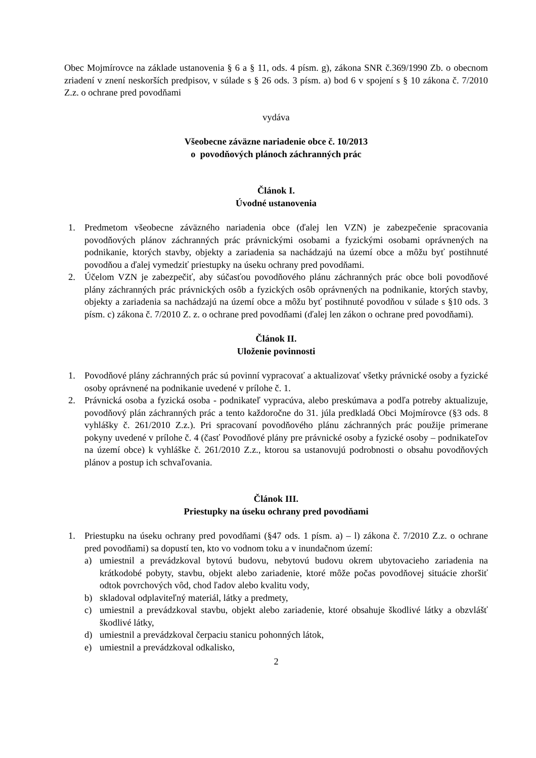Obec Mojmírovce na základe ustanovenia § 6 a § 11, ods. 4 písm. g), zákona SNR č.369/1990 Zb. o obecnom zriadení v znení neskorších predpisov, v súlade s § 26 ods. 3 písm. a) bod 6 v spojení s § 10 zákona č. 7/2010 Z.z. o ochrane pred povodňami
vydáva
Všeobecne záväzne nariadenie obce č. 10/2013
o povodňových plánoch záchranných prác
Článok I.
Úvodné ustanovenia
1. Predmetom všeobecne záväzného nariadenia obce (ďalej len VZN) je zabezpečenie spracovania povodňových plánov záchranných prác právnickými osobami a fyzickými osobami oprávnených na podnikanie, ktorých stavby, objekty a zariadenia sa nachádzajú na území obce a môžu byť postihnuté povodňou a ďalej vymedziť priestupky na úseku ochrany pred povodňami.
2. Účelom VZN je zabezpečiť, aby súčasťou povodňového plánu záchranných prác obce boli povodňové plány záchranných prác právnických osôb a fyzických osôb oprávnených na podnikanie, ktorých stavby, objekty a zariadenia sa nachádzajú na území obce a môžu byť postihnuté povodňou v súlade s §10 ods. 3 písm. c) zákona č. 7/2010 Z. z. o ochrane pred povodňami (ďalej len zákon o ochrane pred povodňami).
Článok II.
Uloženie povinnosti
1. Povodňové plány záchranných prác sú povinní vypracovať a aktualizovať všetky právnické osoby a fyzické osoby oprávnené na podnikanie uvedené v prílohe č. 1.
2. Právnická osoba a fyzická osoba - podnikateľ vypracúva, alebo preskúmava a podľa potreby aktualizuje, povodňový plán záchranných prác a tento každoročne do 31. júla predkladá Obci Mojmírovce (§3 ods. 8 vyhlášky č. 261/2010 Z.z.). Pri spracovaní povodňového plánu záchranných prác použije primerane pokyny uvedené v prílohe č. 4 (časť Povodňové plány pre právnické osoby a fyzické osoby – podnikateľov na území obce) k vyhláške č. 261/2010 Z.z., ktorou sa ustanovujú podrobnosti o obsahu povodňových plánov a postup ich schvaľovania.
Článok III.
Priestupky na úseku ochrany pred povodňami
1. Priestupku na úseku ochrany pred povodňami (§47 ods. 1 písm. a) – l) zákona č. 7/2010 Z.z. o ochrane pred povodňami) sa dopustí ten, kto vo vodnom toku a v inundačnom území:
a) umiestnil a prevádzkoval bytovú budovu, nebytovú budovu okrem ubytovacieho zariadenia na krátkodobé pobyty, stavbu, objekt alebo zariadenie, ktoré môže počas povodňovej situácie zhoršiť odtok povrchových vôd, chod ľadov alebo kvalitu vody,
b) skladoval odplaviteľný materiál, látky a predmety,
c) umiestnil a prevádzkoval stavbu, objekt alebo zariadenie, ktoré obsahuje škodlivé látky a obzvlášť škodlivé látky,
d) umiestnil a prevádzkoval čerpaciu stanicu pohonných látok,
e) umiestnil a prevádzkoval odkalisko,
2